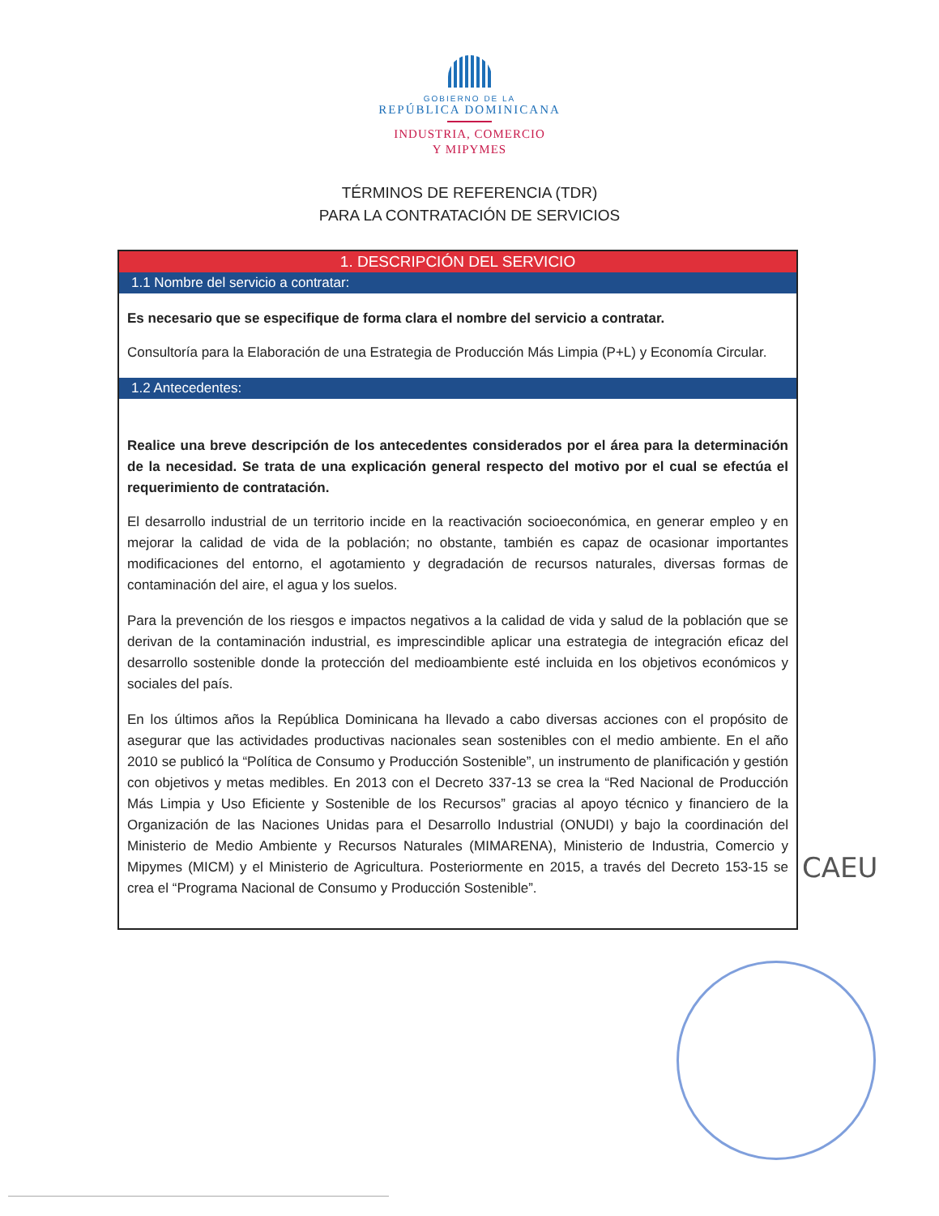GOBIERNO DE LA
REPÚBLICA DOMINICANA
INDUSTRIA, COMERCIO
Y MIPYMES
TÉRMINOS DE REFERENCIA (TDR)
PARA LA CONTRATACIÓN DE SERVICIOS
| 1. DESCRIPCIÓN DEL SERVICIO |
| --- |
| 1.1 Nombre del servicio a contratar: |
| Es necesario que se especifique de forma clara el nombre del servicio a contratar. Consultoría para la Elaboración de una Estrategia de Producción Más Limpia (P+L) y Economía Circular. |
| 1.2 Antecedentes: |
| Realice una breve descripción de los antecedentes considerados por el área para la determinación de la necesidad. Se trata de una explicación general respecto del motivo por el cual se efectúa el requerimiento de contratación. El desarrollo industrial de un territorio incide en la reactivación socioeconómica, en generar empleo y en mejorar la calidad de vida de la población; no obstante, también es capaz de ocasionar importantes modificaciones del entorno, el agotamiento y degradación de recursos naturales, diversas formas de contaminación del aire, el agua y los suelos. Para la prevención de los riesgos e impactos negativos a la calidad de vida y salud de la población que se derivan de la contaminación industrial, es imprescindible aplicar una estrategia de integración eficaz del desarrollo sostenible donde la protección del medioambiente esté incluida en los objetivos económicos y sociales del país. En los últimos años la República Dominicana ha llevado a cabo diversas acciones con el propósito de asegurar que las actividades productivas nacionales sean sostenibles con el medio ambiente. En el año 2010 se publicó la “Política de Consumo y Producción Sostenible”, un instrumento de planificación y gestión con objetivos y metas medibles. En 2013 con el Decreto 337-13 se crea la “Red Nacional de Producción Más Limpia y Uso Eficiente y Sostenible de los Recursos” gracias al apoyo técnico y financiero de la Organización de las Naciones Unidas para el Desarrollo Industrial (ONUDI) y bajo la coordinación del Ministerio de Medio Ambiente y Recursos Naturales (MIMARENA), Ministerio de Industria, Comercio y Mipymes (MICM) y el Ministerio de Agricultura. Posteriormente en 2015, a través del Decreto 153-15 se crea el “Programa Nacional de Consumo y Producción Sostenible”. |
CAEU